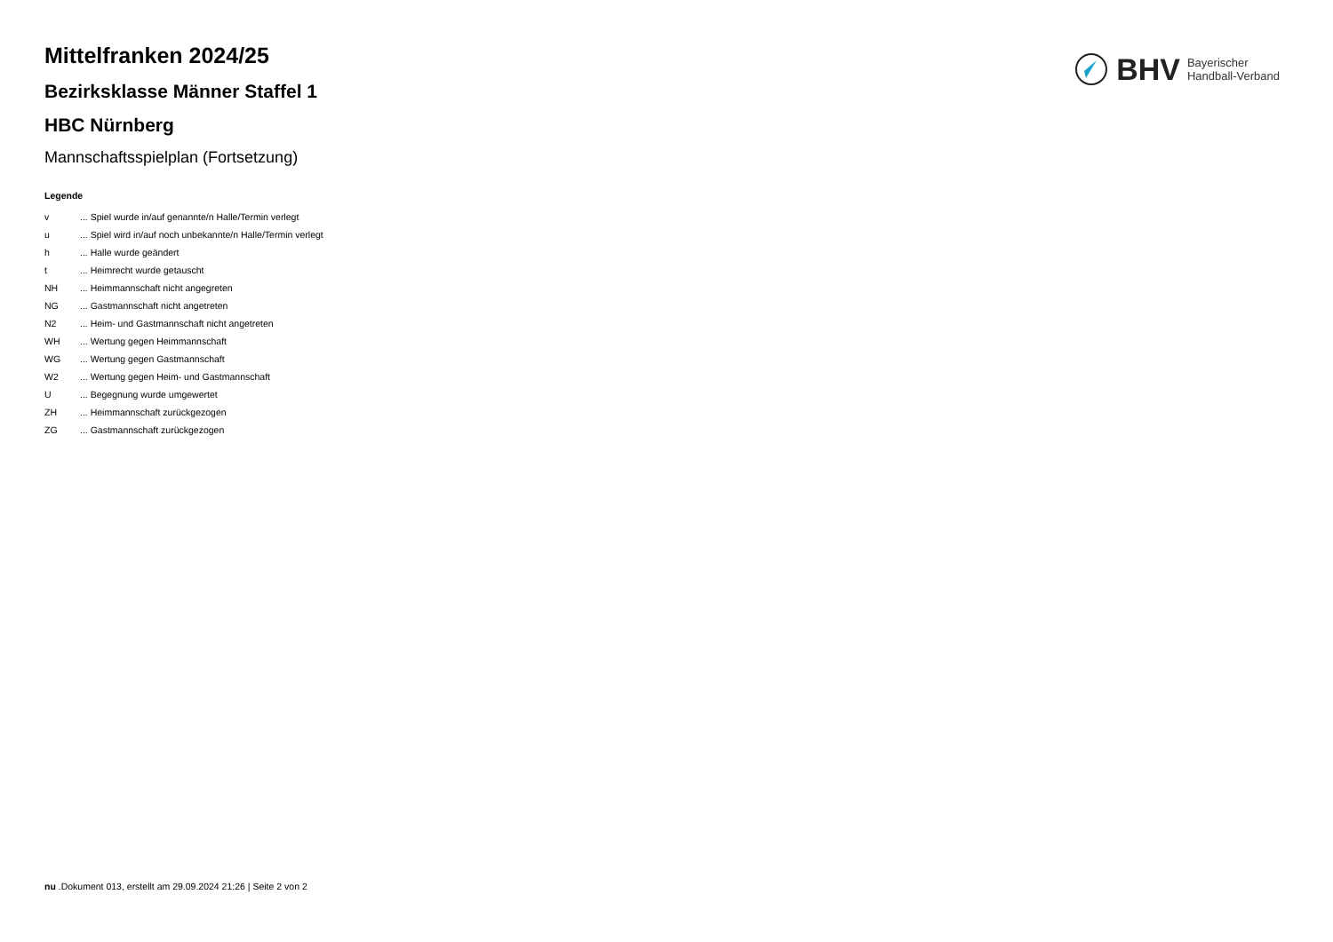BHV Bayerischer
Handball-Verband
Mittelfranken 2024/25
Bezirksklasse Männer Staffel 1
HBC Nürnberg
Mannschaftsspielplan (Fortsetzung)
Legende
| v | ... Spiel wurde in/auf genannte/n Halle/Termin verlegt |
| u | ... Spiel wird in/auf noch unbekannte/n Halle/Termin verlegt |
| h | ... Halle wurde geändert |
| t | ... Heimrecht wurde getauscht |
| NH | ... Heimmannschaft nicht angegreten |
| NG | ... Gastmannschaft nicht angetreten |
| N2 | ... Heim- und Gastmannschaft nicht angetreten |
| WH | ... Wertung gegen Heimmannschaft |
| WG | ... Wertung gegen Gastmannschaft |
| W2 | ... Wertung gegen Heim- und Gastmannschaft |
| U | ... Begegnung wurde umgewertet |
| ZH | ... Heimmannschaft zurückgezogen |
| ZG | ... Gastmannschaft zurückgezogen |
nu .Dokument 013, erstellt am 29.09.2024 21:26 | Seite 2 von 2